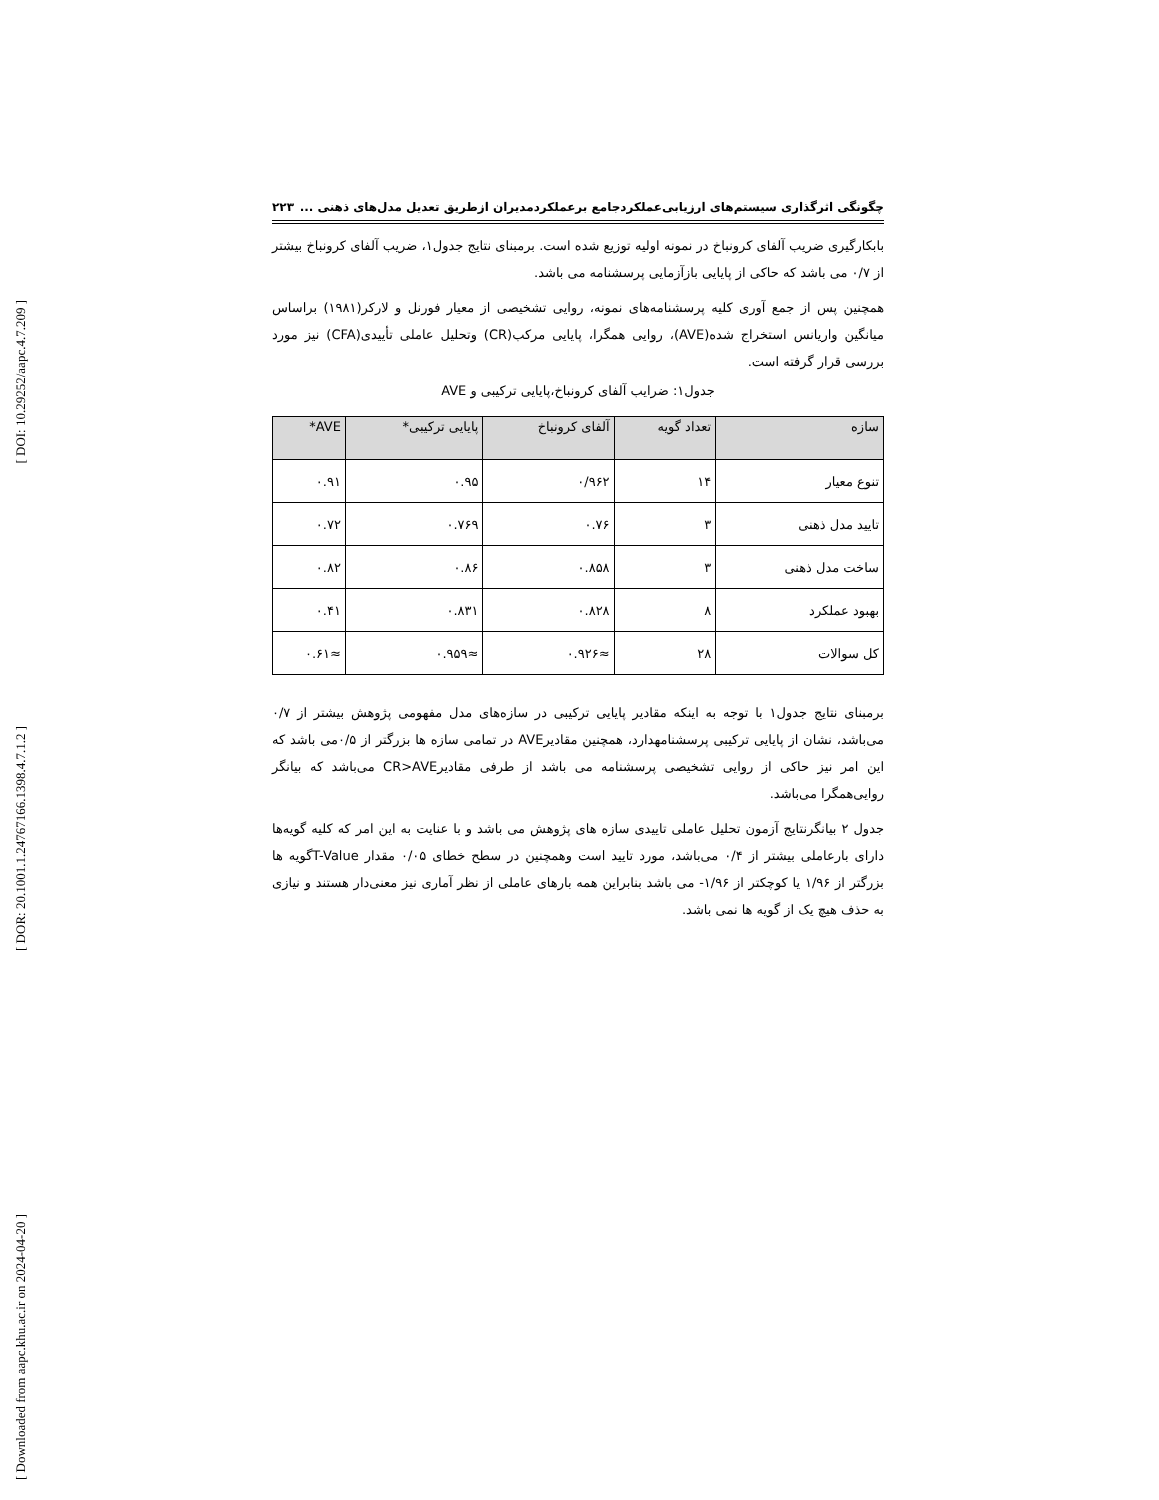[ DOI: 10.29252/aapc.4.7.209 ]
[ DOR: 20.1001.1.24767166.1398.4.7.1.2 ]
[ Downloaded from aapc.khu.ac.ir on 2024-04-20 ]
چگونگی اثرگذاری سیستم‌های ارزیابی‌عملکردجامع برعملکردمدیران ازطریق تعدیل مدل‌های ذهنی ... ۲۲۳
بابکارگیری ضریب آلفای کرونباخ در نمونه اولیه توزیع شده است. برمبنای نتایج جدول۱، ضریب آلفای کرونباخ بیشتر از ۰/۷ می باشد که حاکی از پایایی بازآزمایی پرسشنامه می باشد.
همچنین پس از جمع آوری کلیه پرسشنامه‌های نمونه، روایی تشخیصی از معیار فورنل و لارکر(۱۹۸۱) براساس میانگین واریانس استخراج شده(AVE)، روایی همگرا، پایایی مرکب(CR) وتحلیل عاملی تأییدی(CFA) نیز مورد بررسی قرار گرفته است.
جدول۱: ضرایب آلفای کرونباخ،پایایی ترکیبی و AVE
| سازه | تعداد گویه | آلفای کرونباخ | پایایی ترکیبی* | AVE* |
| --- | --- | --- | --- | --- |
| تنوع معیار | ۱۴ | ۰/۹۶۲ | ۰.۹۵ | ۰.۹۱ |
| تایید مدل ذهنی | ۳ | ۰.۷۶ | ۰.۷۶۹ | ۰.۷۲ |
| ساخت مدل ذهنی | ۳ | ۰.۸۵۸ | ۰.۸۶ | ۰.۸۲ |
| بهبود عملکرد | ۸ | ۰.۸۲۸ | ۰.۸۳۱ | ۰.۴۱ |
| کل سوالات | ۲۸ | ≈۰.۹۲۶ | ≈۰.۹۵۹ | ≈۰.۶۱ |
برمبنای نتایج جدول۱ با توجه به اینکه مقادیر پایایی ترکیبی در سازه‌های مدل مفهومی پژوهش بیشتر از ۰/۷ می‌باشد، نشان از پایایی ترکیبی پرسشنامهدارد، همچنین مقادیرAVE در تمامی سازه ها بزرگتر از ۰/۵می باشد که این امر نیز حاکی از روایی تشخیصی پرسشنامه می باشد از طرفی مقادیرCR>AVE می‌باشد که بیانگر روایی‌همگرا می‌باشد.
جدول ۲ بیانگرنتایج آزمون تحلیل عاملی تاییدی سازه های پژوهش می باشد و با عنایت به این امر که کلیه گویه‌ها دارای بارعاملی بیشتر از ۰/۴ می‌باشد، مورد تایید است وهمچنین در سطح خطای ۰/۰۵ مقدار T-Valueگویه ها بزرگتر از ۱/۹۶ یا کوچکتر از ۱/۹۶- می باشد بنابراین همه بارهای عاملی از نظر آماری نیز معنی‌دار هستند و نیازی به حذف هیچ یک از گویه ها نمی باشد.